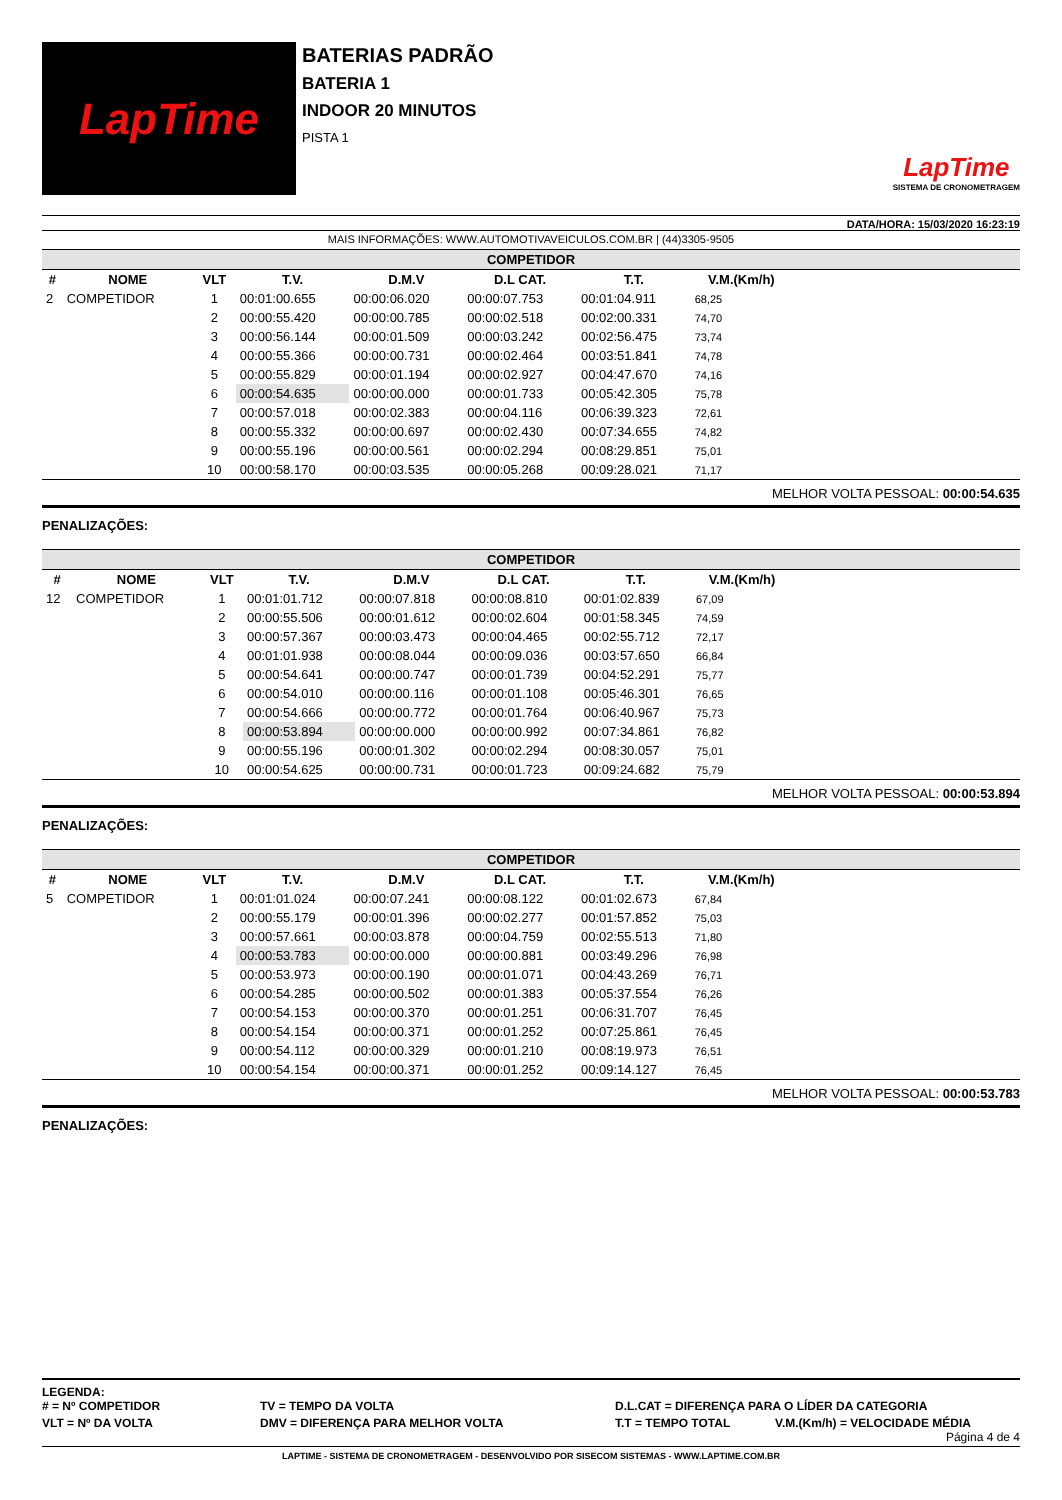LapTime
BATERIAS PADRÃO
BATERIA 1
INDOOR 20 MINUTOS
PISTA 1
LapTime
SISTEMA DE CRONOMETRAGEM
DATA/HORA: 15/03/2020 16:23:19
MAIS INFORMAÇÕES: WWW.AUTOMOTIVAVEICULOS.COM.BR | (44)3305-9505
COMPETIDOR
| # | NOME | VLT | T.V. | D.M.V | D.L CAT. | T.T. | V.M.(Km/h) | |
| --- | --- | --- | --- | --- | --- | --- | --- | --- |
| 2 | COMPETIDOR | 1 | 00:01:00.655 | 00:00:06.020 | 00:00:07.753 | 00:01:04.911 | 68,25 | |
| | | 2 | 00:00:55.420 | 00:00:00.785 | 00:00:02.518 | 00:02:00.331 | 74,70 | |
| | | 3 | 00:00:56.144 | 00:00:01.509 | 00:00:03.242 | 00:02:56.475 | 73,74 | |
| | | 4 | 00:00:55.366 | 00:00:00.731 | 00:00:02.464 | 00:03:51.841 | 74,78 | |
| | | 5 | 00:00:55.829 | 00:00:01.194 | 00:00:02.927 | 00:04:47.670 | 74,16 | |
| | | 6 | 00:00:54.635 | 00:00:00.000 | 00:00:01.733 | 00:05:42.305 | 75,78 | |
| | | 7 | 00:00:57.018 | 00:00:02.383 | 00:00:04.116 | 00:06:39.323 | 72,61 | |
| | | 8 | 00:00:55.332 | 00:00:00.697 | 00:00:02.430 | 00:07:34.655 | 74,82 | |
| | | 9 | 00:00:55.196 | 00:00:00.561 | 00:00:02.294 | 00:08:29.851 | 75,01 | |
| | | 10 | 00:00:58.170 | 00:00:03.535 | 00:00:05.268 | 00:09:28.021 | 71,17 | |
MELHOR VOLTA PESSOAL: 00:00:54.635
PENALIZAÇÕES:
COMPETIDOR
| # | NOME | VLT | T.V. | D.M.V | D.L CAT. | T.T. | V.M.(Km/h) | |
| --- | --- | --- | --- | --- | --- | --- | --- | --- |
| 12 | COMPETIDOR | 1 | 00:01:01.712 | 00:00:07.818 | 00:00:08.810 | 00:01:02.839 | 67,09 | |
| | | 2 | 00:00:55.506 | 00:00:01.612 | 00:00:02.604 | 00:01:58.345 | 74,59 | |
| | | 3 | 00:00:57.367 | 00:00:03.473 | 00:00:04.465 | 00:02:55.712 | 72,17 | |
| | | 4 | 00:01:01.938 | 00:00:08.044 | 00:00:09.036 | 00:03:57.650 | 66,84 | |
| | | 5 | 00:00:54.641 | 00:00:00.747 | 00:00:01.739 | 00:04:52.291 | 75,77 | |
| | | 6 | 00:00:54.010 | 00:00:00.116 | 00:00:01.108 | 00:05:46.301 | 76,65 | |
| | | 7 | 00:00:54.666 | 00:00:00.772 | 00:00:01.764 | 00:06:40.967 | 75,73 | |
| | | 8 | 00:00:53.894 | 00:00:00.000 | 00:00:00.992 | 00:07:34.861 | 76,82 | |
| | | 9 | 00:00:55.196 | 00:00:01.302 | 00:00:02.294 | 00:08:30.057 | 75,01 | |
| | | 10 | 00:00:54.625 | 00:00:00.731 | 00:00:01.723 | 00:09:24.682 | 75,79 | |
MELHOR VOLTA PESSOAL: 00:00:53.894
PENALIZAÇÕES:
COMPETIDOR
| # | NOME | VLT | T.V. | D.M.V | D.L CAT. | T.T. | V.M.(Km/h) | |
| --- | --- | --- | --- | --- | --- | --- | --- | --- |
| 5 | COMPETIDOR | 1 | 00:01:01.024 | 00:00:07.241 | 00:00:08.122 | 00:01:02.673 | 67,84 | |
| | | 2 | 00:00:55.179 | 00:00:01.396 | 00:00:02.277 | 00:01:57.852 | 75,03 | |
| | | 3 | 00:00:57.661 | 00:00:03.878 | 00:00:04.759 | 00:02:55.513 | 71,80 | |
| | | 4 | 00:00:53.783 | 00:00:00.000 | 00:00:00.881 | 00:03:49.296 | 76,98 | |
| | | 5 | 00:00:53.973 | 00:00:00.190 | 00:00:01.071 | 00:04:43.269 | 76,71 | |
| | | 6 | 00:00:54.285 | 00:00:00.502 | 00:00:01.383 | 00:05:37.554 | 76,26 | |
| | | 7 | 00:00:54.153 | 00:00:00.370 | 00:00:01.251 | 00:06:31.707 | 76,45 | |
| | | 8 | 00:00:54.154 | 00:00:00.371 | 00:00:01.252 | 00:07:25.861 | 76,45 | |
| | | 9 | 00:00:54.112 | 00:00:00.329 | 00:00:01.210 | 00:08:19.973 | 76,51 | |
| | | 10 | 00:00:54.154 | 00:00:00.371 | 00:00:01.252 | 00:09:14.127 | 76,45 | |
MELHOR VOLTA PESSOAL: 00:00:53.783
PENALIZAÇÕES:
LEGENDA:
# = Nº COMPETIDOR
TV = TEMPO DA VOLTA
D.L.CAT = DIFERENÇA PARA O LÍDER DA CATEGORIA
VLT = Nº DA VOLTA
DMV = DIFERENÇA PARA MELHOR VOLTA
T.T = TEMPO TOTAL
V.M.(Km/h) = VELOCIDADE MÉDIA
Página 4 de 4
LAPTIME - SISTEMA DE CRONOMETRAGEM - DESENVOLVIDO POR SISECOM SISTEMAS - WWW.LAPTIME.COM.BR